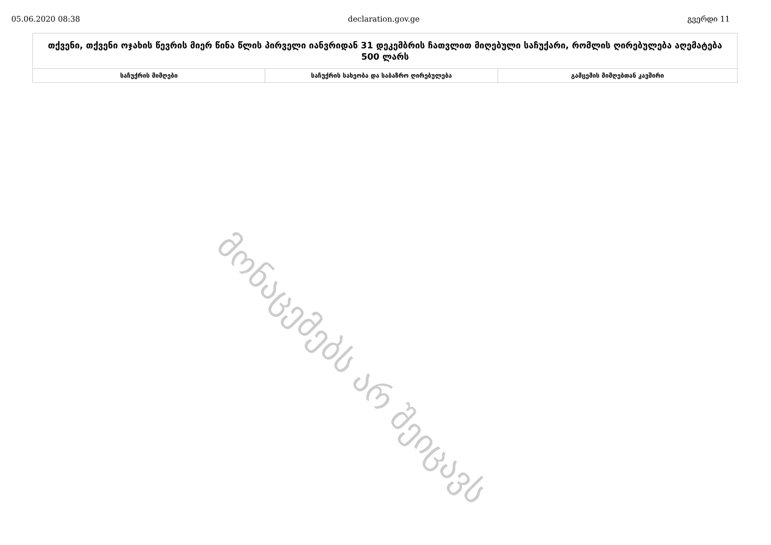05.06.2020 08:38 declaration.gov.ge გვერდი 11
| თქვენი, თქვენი ოჯახის წევრის მიერ წინა წლის პირველი იანვრიდან 31 დეკემბრის ჩათვლით მიღებული საჩუქარი, რომლის ღირებულება აღემატება 500 ლარს | | |
| --- | --- | --- |
| საჩუქრის მიმღები | საჩუქრის სახეობა და საბაზრო ღირებულება | გამცემის მიმღებთან კავშირი |
მონაცემებს არ შეიცავს